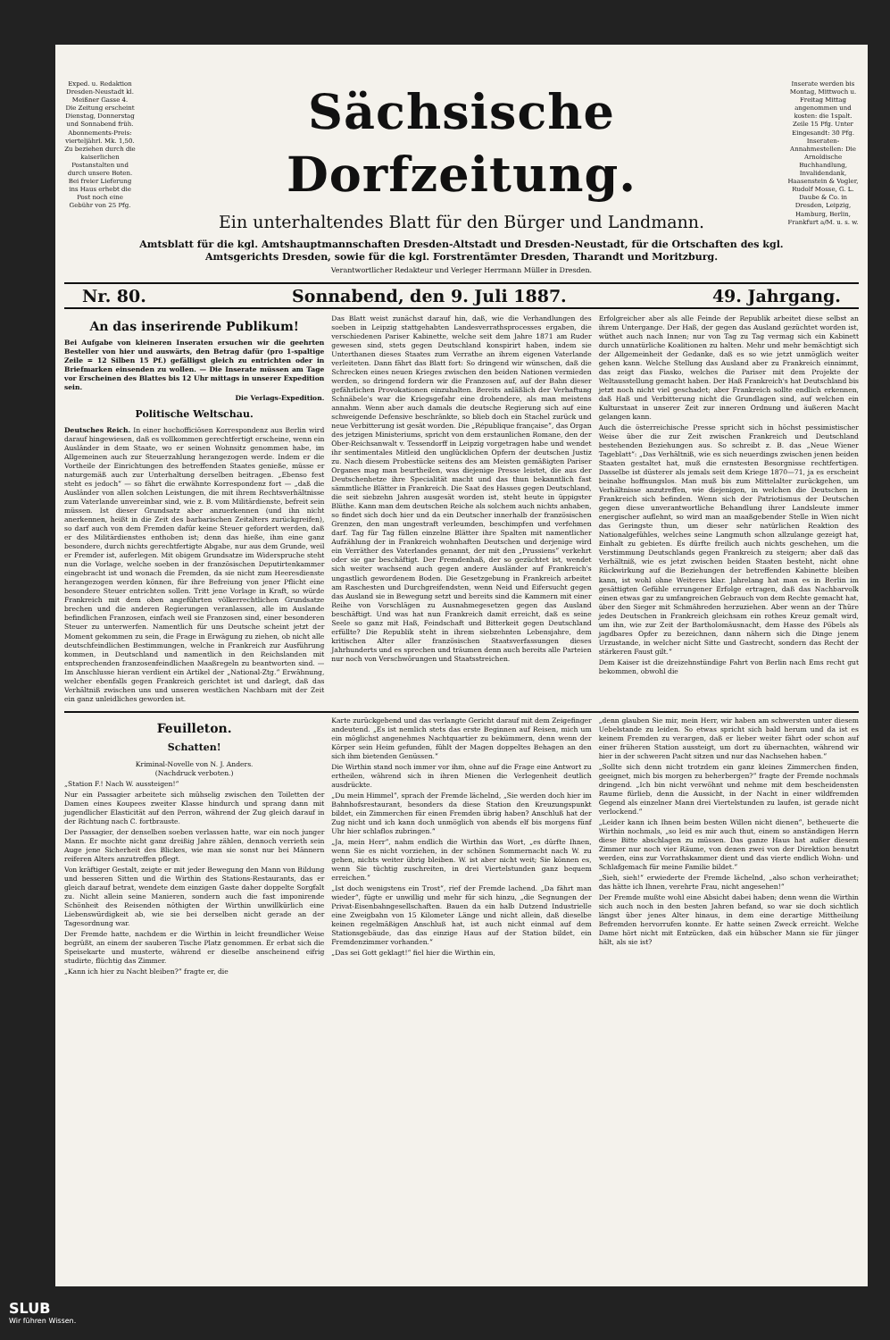Exped. u. Redaktion Dresden-Neustadt kl. Meißner Gasse 4.
Die Zeitung erscheint Dienstag, Donnerstag und Sonnabend früh.
Abonnements-Preis: vierteljährl. Mk. 1,50.
Zu beziehen durch die kaiserlichen Postanstalten und durch unsere Boten. Bei freier Lieferung ins Haus erhebt die Post noch eine Gebühr von 25 Pfg.
Sächsische Dorfzeitung.
Ein unterhaltendes Blatt für den Bürger und Landmann.
Amtsblatt für die kgl. Amtshauptmannschaften Dresden-Altstadt und Dresden-Neustadt, für die Ortschaften des kgl. Amtsgerichts Dresden, sowie für die kgl. Forstrentämter Dresden, Tharandt und Moritzburg.
Verantwortlicher Redakteur und Verleger Herrmann Müller in Dresden.
Inserate werden bis Montag, Mittwoch u. Freitag Mittag angenommen und kosten: die 1spalt. Zeile 15 Pfg. Unter Eingesandt: 30 Pfg.
Inseraten-Annahmestellen: Die Arnoldische Buchhandlung, Invalidendank, Haasenstein & Vogler, Rudolf Mosse, G. L. Daube & Co. in Dresden, Leipzig, Hamburg, Berlin, Frankfurt a/M. u. s. w.
Nr. 80. Sonnabend, den 9. Juli 1887. 49. Jahrgang.
An das inserirende Publikum!
Bei Aufgabe von kleineren Inseraten ersuchen wir die geehrten Besteller von hier und auswärts, den Betrag dafür (pro 1-spaltige Zeile = 12 Silben 15 Pf.) gefälligst gleich zu entrichten oder in Briefmarken einsenden zu wollen. — Die Inserate müssen am Tage vor Erscheinen des Blattes bis 12 Uhr mittags in unserer Expedition sein.
Die Verlags-Expedition.
Politische Weltschau.
Deutsches Reich. In einer hochofficiösen Korrespondenz aus Berlin wird darauf hingewiesen, daß es vollkommen gerechtfertigt erscheine, wenn ein Ausländer in dem Staate, wo er seinen Wohnsitz genommen habe, im Allgemeinen auch zur Steuerzahlung herangezogen werde. Indem er die Vortheile der Einrichtungen des betreffenden Staates genieße, müsse er naturgemäß auch zur Unterhaltung derselben beitragen. „Ebenso fest steht es jedoch“ — so fährt die erwähnte Korrespondenz fort — „daß die Ausländer von allen solchen Leistungen, die mit ihrem Rechtsverhältnisse zum Vaterlande unvereinbar sind, wie z. B. vom Militärdienste, befreit sein müssen. Ist dieser Grundsatz aber anzuerkennen (und ihn nicht anerkennen, heißt in die Zeit des barbarischen Zeitalters zurückgreifen), so darf auch von dem Fremden dafür keine Steuer gefordert werden, daß er des Militärdienstes enthoben ist; denn das hieße, ihm eine ganz besondere, durch nichts gerechtfertigte Abgabe, nur aus dem Grunde, weil er Fremder ist, auferlegen. Mit obigem Grundsatze im Widerspruche steht nun die Vorlage, welche soeben in der französischen Deputirtenkammer eingebracht ist und wonach die Fremden, da sie nicht zum Heeresdienste herangezogen werden können, für ihre Befreiung von jener Pflicht eine besondere Steuer entrichten sollen. Tritt jene Vorlage in Kraft, so würde Frankreich mit dem oben angeführten völkerrechtlichen Grundsatze brechen und die anderen Regierungen veranlassen, alle im Auslande befindlichen Franzosen, einfach weil sie Franzosen sind, einer besonderen Steuer zu unterwerfen. Namentlich für uns Deutsche scheint jetzt der Moment gekommen zu sein, die Frage in Erwägung zu ziehen, ob nicht alle deutschfeindlichen Bestimmungen, welche in Frankreich zur Ausführung kommen, in Deutschland und namentlich in den Reichslanden mit entsprechenden franzosenfeindlichen Maaßregeln zu beantworten sind. — Im Anschlusse hieran verdient ein Artikel der „National-Ztg.“ Erwähnung, welcher ebenfalls gegen Frankreich gerichtet ist und darlegt, daß das Verhältniß zwischen uns und unseren westlichen Nachbarn mit der Zeit ein ganz unleidliches geworden ist.
Das Blatt weist zunächst darauf hin, daß, wie die Verhandlungen des soeben in Leipzig stattgehabten Landesverrathsprocesses ergaben, die verschiedenen Pariser Kabinette, welche seit dem Jahre 1871 am Ruder gewesen sind, stets gegen Deutschland konspirirt haben, indem sie Unterthanen dieses Staates zum Verrathe an ihrem eigenen Vaterlande verleiteten. Dann fährt das Blatt fort: So dringend wir wünschen, daß die Schrecken eines neuen Krieges zwischen den beiden Nationen vermieden werden, so dringend fordern wir die Franzosen auf, auf der Bahn dieser gefährlichen Provokationen einzuhalten. Bereits anläßlich der Verhaftung Schnäbele's war die Kriegsgefahr eine drohendere, als man meistens annahm. Wenn aber auch damals die deutsche Regierung sich auf eine schweigende Defensive beschränkte, so blieb doch ein Stachel zurück und neue Verbitterung ist gesät worden. Die „République française“, das Organ des jetzigen Ministeriums, spricht von dem erstaunlichen Romane, den der Ober-Reichsanwalt v. Tessendorff in Leipzig vorgetragen habe und wendet ihr sentimentales Mitleid den unglücklichen Opfern der deutschen Justiz zu. Nach diesem Probestücke seitens des am Meisten gemäßigten Pariser Organes mag man beurtheilen, was diejenige Presse leistet, die aus der Deutschenhetze ihre Specialität macht und das thun bekanntlich fast sämmtliche Blätter in Frankreich. Die Saat des Hasses gegen Deutschland, die seit siebzehn Jahren ausgesät worden ist, steht heute in üppigster Blüthe. Kann man dem deutschen Reiche als solchem auch nichts anhaben, so findet sich doch hier und da ein Deutscher innerhalb der französischen Grenzen, den man ungestraft verleumden, beschimpfen und verfehmen darf. Tag für Tag füllen einzelne Blätter ihre Spalten mit namentlicher Aufzählung der in Frankreich wohnhaften Deutschen und derjenige wird ein Verräther des Vaterlandes genannt, der mit den „Prussiens“ verkehrt oder sie gar beschäftigt. Der Fremdenhaß, der so gezüchtet ist, wendet sich weiter wachsend auch gegen andere Ausländer auf Frankreich's ungastlich gewordenem Boden. Die Gesetzgebung in Frankreich arbeitet am Raschesten und Durchgreifendsten, wenn Neid und Eifersucht gegen das Ausland sie in Bewegung setzt und bereits sind die Kammern mit einer Reihe von Vorschlägen zu Ausnahmegesetzen gegen das Ausland beschäftigt. Und was hat nun Frankreich damit erreicht, daß es seine Seele so ganz mit Haß, Feindschaft und Bitterkeit gegen Deutschland erfüllte? Die Republik steht in ihrem siebzehnten Lebensjahre, dem kritischen Alter aller französischen Staatsverfassungen dieses Jahrhunderts und es sprechen und träumen denn auch bereits alle Parteien nur noch von Verschwörungen und Staatsstreichen.
Erfolgreicher aber als alle Feinde der Republik arbeitet diese selbst an ihrem Untergange. Der Haß, der gegen das Ausland gezüchtet worden ist, wüthet auch nach Innen; nur von Tag zu Tag vermag sich ein Kabinett durch unnatürliche Koalitionen zu halten. Mehr und mehr bemächtigt sich der Allgemeinheit der Gedanke, daß es so wie jetzt unmöglich weiter gehen kann. Welche Stellung das Ausland aber zu Frankreich einnimmt, das zeigt das Fiasko, welches die Pariser mit dem Projekte der Weltausstellung gemacht haben. Der Haß Frankreich's hat Deutschland bis jetzt noch nicht viel geschadet; aber Frankreich sollte endlich erkennen, daß Haß und Verbitterung nicht die Grundlagen sind, auf welchen ein Kulturstaat in unserer Zeit zur inneren Ordnung und äußeren Macht gelangen kann.
Auch die österreichische Presse spricht sich in höchst pessimistischer Weise über die zur Zeit zwischen Frankreich und Deutschland bestehenden Beziehungen aus. So schreibt z. B. das „Neue Wiener Tageblatt“: „Das Verhältniß, wie es sich neuerdings zwischen jenen beiden Staaten gestaltet hat, muß die ernstesten Besorgnisse rechtfertigen. Dasselbe ist düsterer als jemals seit dem Kriege 1870—71, ja es erscheint beinahe hoffnungslos. Man muß bis zum Mittelalter zurückgehen, um Verhältnisse anzutreffen, wie diejenigen, in welchen die Deutschen in Frankreich sich befinden. Wenn sich der Patriotismus der Deutschen gegen diese unverantwortliche Behandlung ihrer Landsleute immer energischer auflehnt, so wird man an maaßgebender Stelle in Wien nicht das Geringste thun, um dieser sehr natürlichen Reaktion des Nationalgefühles, welches seine Langmuth schon allzulange gezeigt hat, Einhalt zu gebieten. Es dürfte freilich auch nichts geschehen, um die Verstimmung Deutschlands gegen Frankreich zu steigern; aber daß das Verhältniß, wie es jetzt zwischen beiden Staaten besteht, nicht ohne Rückwirkung auf die Beziehungen der betreffenden Kabinette bleiben kann, ist wohl ohne Weiteres klar. Jahrelang hat man es in Berlin im gesättigten Gefühle errungener Erfolge ertragen, daß das Nachbarvolk einen etwas gar zu umfangreichen Gebrauch von dem Rechte gemacht hat, über den Sieger mit Schmähreden herzuziehen. Aber wenn an der Thüre jedes Deutschen in Frankreich gleichsam ein rothes Kreuz gemalt wird, um ihn, wie zur Zeit der Bartholomäusnacht, dem Hasse des Pöbels als jagdbares Opfer zu bezeichnen, dann nähern sich die Dinge jenem Urzustande, in welcher nicht Sitte und Gastrecht, sondern das Recht der stärkeren Faust gilt.“
Dem Kaiser ist die dreizehnstündige Fahrt von Berlin nach Ems recht gut bekommen, obwohl die
Feuilleton.
Schatten!
Kriminal-Novelle von N. J. Anders.
(Nachdruck verboten.)
„Station F.! Nach W. aussteigen!“
Nur ein Passagier arbeitete sich mühselig zwischen den Toiletten der Damen eines Koupees zweiter Klasse hindurch und sprang dann mit jugendlicher Elasticität auf den Perron, während der Zug gleich darauf in der Richtung nach C. fortbrauste.
Der Passagier, der denselben soeben verlassen hatte, war ein noch junger Mann. Er mochte nicht ganz dreißig Jahre zählen, dennoch verrieth sein Auge jene Sicherheit des Blickes, wie man sie sonst nur bei Männern reiferen Alters anzutreffen pflegt.
Von kräftiger Gestalt, zeigte er mit jeder Bewegung den Mann von Bildung und besseren Sitten und die Wirthin des Stations-Restaurants, das er gleich darauf betrat, wendete dem einzigen Gaste daher doppelte Sorgfalt zu. Nicht allein seine Manieren, sondern auch die fast imponirende Schönheit des Reisenden nöthigten der Wirthin unwillkürlich eine Liebenswürdigkeit ab, wie sie bei derselben nicht gerade an der Tagesordnung war.
Der Fremde hatte, nachdem er die Wirthin in leicht freundlicher Weise begrüßt, an einem der sauberen Tische Platz genommen. Er erbat sich die Speisekarte und musterte, während er dieselbe anscheinend eifrig studirte, flüchtig das Zimmer.
„Kann ich hier zu Nacht bleiben?“ fragte er, die
Karte zurückgebend und das verlangte Gericht darauf mit dem Zeigefinger andeutend. „Es ist nemlich stets das erste Beginnen auf Reisen, mich um ein möglichst angenehmes Nachtquartier zu bekümmern, denn wenn der Körper sein Heim gefunden, fühlt der Magen doppeltes Behagen an den sich ihm bietenden Genüssen.“
Die Wirthin stand noch immer vor ihm, ohne auf die Frage eine Antwort zu ertheilen, während sich in ihren Mienen die Verlegenheit deutlich ausdrückte.
„Du mein Himmel“, sprach der Fremde lächelnd, „Sie werden doch hier im Bahnhofsrestaurant, besonders da diese Station den Kreuzungspunkt bildet, ein Zimmerchen für einen Fremden übrig haben? Anschluß hat der Zug nicht und ich kann doch unmöglich von abends elf bis morgens fünf Uhr hier schlaflos zubringen.“
„Ja, mein Herr“, nahm endlich die Wirthin das Wort, „es dürfte Ihnen, wenn Sie es nicht vorziehen, in der schönen Sommernacht nach W. zu gehen, nichts weiter übrig bleiben. W. ist aber nicht weit; Sie können es, wenn Sie tüchtig zuschreiten, in drei Viertelstunden ganz bequem erreichen.“
„Ist doch wenigstens ein Trost“, rief der Fremde lachend. „Da fährt man wieder“, fügte er unwillig und mehr für sich hinzu, „die Segnungen der Privat-Eisenbahngesellschaften. Bauen da ein halb Dutzend Industrielle eine Zweigbahn von 15 Kilometer Länge und nicht allein, daß dieselbe keinen regelmäßigen Anschluß hat, ist auch nicht einmal auf dem Stationsgebäude, das das einzige Haus auf der Station bildet, ein Fremdenzimmer vorhanden.“
„Das sei Gott geklagt!“ fiel hier die Wirthin ein,
„denn glauben Sie mir, mein Herr, wir haben am schwersten unter diesem Uebelstande zu leiden. So etwas spricht sich bald herum und da ist es keinem Fremden zu verargen, daß er lieber weiter fährt oder schon auf einer früheren Station aussteigt, um dort zu übernachten, während wir hier in der schweren Pacht sitzen und nur das Nachsehen haben.“
„Sollte sich denn nicht trotzdem ein ganz kleines Zimmerchen finden, geeignet, mich bis morgen zu beherbergen?“ fragte der Fremde nochmals dringend. „Ich bin nicht verwöhnt und nehme mit dem bescheidensten Raume fürlieb, denn die Aussicht, in der Nacht in einer wildfremden Gegend als einzelner Mann drei Viertelstunden zu laufen, ist gerade nicht verlockend.“
„Leider kann ich Ihnen beim besten Willen nicht dienen“, betheuerte die Wirthin nochmals, „so leid es mir auch thut, einem so anständigen Herrn diese Bitte abschlagen zu müssen. Das ganze Haus hat außer diesem Zimmer nur noch vier Räume, von denen zwei von der Direktion benutzt werden, eins zur Vorrathskammer dient und das vierte endlich Wohn- und Schlafgemach für meine Familie bildet.“
„Sieh, sieh!“ erwiederte der Fremde lächelnd, „also schon verheirathet; das hätte ich Ihnen, verehrte Frau, nicht angesehen!“
Der Fremde mußte wohl eine Absicht dabei haben; denn wenn die Wirthin sich auch noch in den besten Jahren befand, so war sie doch sichtlich längst über jenes Alter hinaus, in dem eine derartige Mittheilung Befremden hervorrufen konnte. Er hatte seinen Zweck erreicht. Welche Dame hört nicht mit Entzücken, daß ein hübscher Mann sie für jünger hält, als sie ist?
SLUB
Wir führen Wissen.